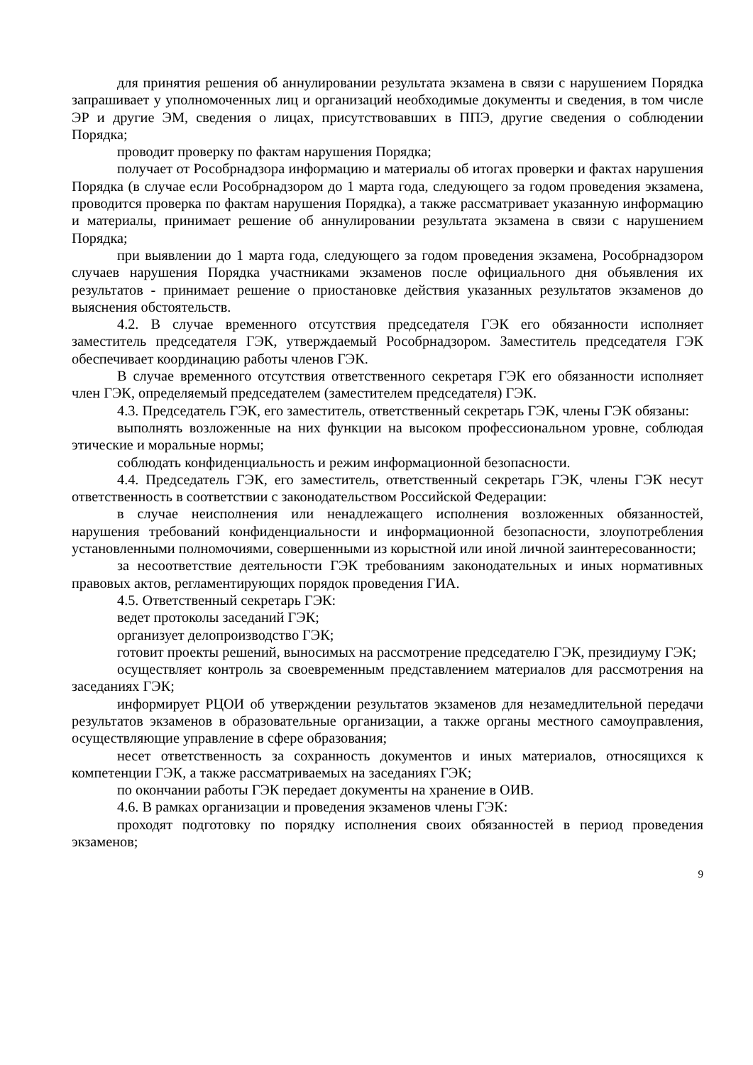для принятия решения об аннулировании результата экзамена в связи с нарушением Порядка запрашивает у уполномоченных лиц и организаций необходимые документы и сведения, в том числе ЭР и другие ЭМ, сведения о лицах, присутствовавших в ППЭ, другие сведения о соблюдении Порядка;
проводит проверку по фактам нарушения Порядка;
получает от Рособрнадзора информацию и материалы об итогах проверки и фактах нарушения Порядка (в случае если Рособрнадзором до 1 марта года, следующего за годом проведения экзамена, проводится проверка по фактам нарушения Порядка), а также рассматривает указанную информацию и материалы, принимает решение об аннулировании результата экзамена в связи с нарушением Порядка;
при выявлении до 1 марта года, следующего за годом проведения экзамена, Рособрнадзором случаев нарушения Порядка участниками экзаменов после официального дня объявления их результатов - принимает решение о приостановке действия указанных результатов экзаменов до выяснения обстоятельств.
4.2. В случае временного отсутствия председателя ГЭК его обязанности исполняет заместитель председателя ГЭК, утверждаемый Рособрнадзором. Заместитель председателя ГЭК обеспечивает координацию работы членов ГЭК.
В случае временного отсутствия ответственного секретаря ГЭК его обязанности исполняет член ГЭК, определяемый председателем (заместителем председателя) ГЭК.
4.3. Председатель ГЭК, его заместитель, ответственный секретарь ГЭК, члены ГЭК обязаны:
выполнять возложенные на них функции на высоком профессиональном уровне, соблюдая этические и моральные нормы;
соблюдать конфиденциальность и режим информационной безопасности.
4.4. Председатель ГЭК, его заместитель, ответственный секретарь ГЭК, члены ГЭК несут ответственность в соответствии с законодательством Российской Федерации:
в случае неисполнения или ненадлежащего исполнения возложенных обязанностей, нарушения требований конфиденциальности и информационной безопасности, злоупотребления установленными полномочиями, совершенными из корыстной или иной личной заинтересованности;
за несоответствие деятельности ГЭК требованиям законодательных и иных нормативных правовых актов, регламентирующих порядок проведения ГИА.
4.5. Ответственный секретарь ГЭК:
ведет протоколы заседаний ГЭК;
организует делопроизводство ГЭК;
готовит проекты решений, выносимых на рассмотрение председателю ГЭК, президиуму ГЭК;
осуществляет контроль за своевременным представлением материалов для рассмотрения на заседаниях ГЭК;
информирует РЦОИ об утверждении результатов экзаменов для незамедлительной передачи результатов экзаменов в образовательные организации, а также органы местного самоуправления, осуществляющие управление в сфере образования;
несет ответственность за сохранность документов и иных материалов, относящихся к компетенции ГЭК, а также рассматриваемых на заседаниях ГЭК;
по окончании работы ГЭК передает документы на хранение в ОИВ.
4.6. В рамках организации и проведения экзаменов члены ГЭК:
проходят подготовку по порядку исполнения своих обязанностей в период проведения экзаменов;
9